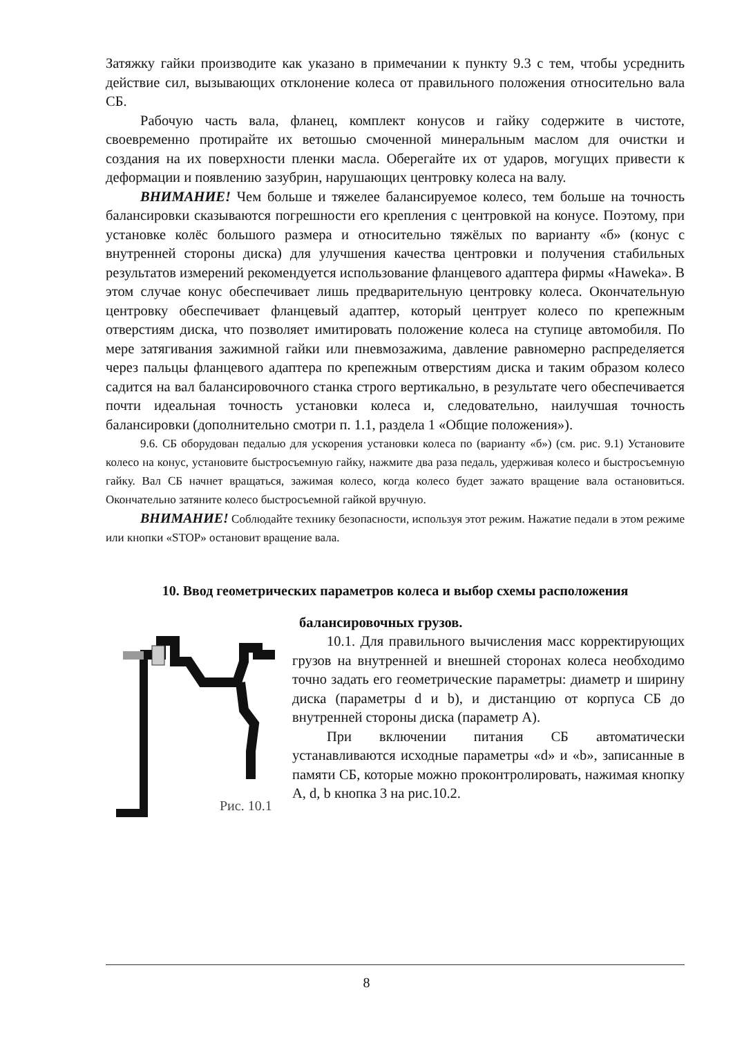Затяжку гайки производите как указано в примечании к пункту 9.3 с тем, чтобы усреднить действие сил, вызывающих отклонение колеса от правильного положения относительно вала СБ.
Рабочую часть вала, фланец, комплект конусов и гайку содержите в чистоте, своевременно протирайте их ветошью смоченной минеральным маслом для очистки и создания на их поверхности пленки масла. Оберегайте их от ударов, могущих привести к деформации и появлению зазубрин, нарушающих центровку колеса на валу.
ВНИМАНИЕ! Чем больше и тяжелее балансируемое колесо, тем больше на точность балансировки сказываются погрешности его крепления с центровкой на конусе. Поэтому, при установке колёс большого размера и относительно тяжёлых по варианту «б» (конус с внутренней стороны диска) для улучшения качества центровки и получения стабильных результатов измерений рекомендуется использование фланцевого адаптера фирмы «Haweka». В этом случае конус обеспечивает лишь предварительную центровку колеса. Окончательную центровку обеспечивает фланцевый адаптер, который центрует колесо по крепежным отверстиям диска, что позволяет имитировать положение колеса на ступице автомобиля. По мере затягивания зажимной гайки или пневмозажима, давление равномерно распределяется через пальцы фланцевого адаптера по крепежным отверстиям диска и таким образом колесо садится на вал балансировочного станка строго вертикально, в результате чего обеспечивается почти идеальная точность установки колеса и, следовательно, наилучшая точность балансировки (дополнительно смотри п. 1.1, раздела 1 «Общие положения»).
9.6. СБ оборудован педалью для ускорения установки колеса по (варианту «б») (см. рис. 9.1) Установите колесо на конус, установите быстросъемную гайку, нажмите два раза педаль, удерживая колесо и быстросъемную гайку. Вал СБ начнет вращаться, зажимая колесо, когда колесо будет зажато вращение вала остановиться. Окончательно затяните колесо быстросъемной гайкой вручную.
ВНИМАНИЕ! Соблюдайте технику безопасности, используя этот режим. Нажатие педали в этом режиме или кнопки «STOP» остановит вращение вала.
10. Ввод геометрических параметров колеса и выбор схемы расположения
Рис. 10.1
балансировочных грузов.
10.1. Для правильного вычисления масс корректирующих грузов на внутренней и внешней сторонах колеса необходимо точно задать его геометрические параметры: диаметр и ширину диска (параметры d и b), и дистанцию от корпуса СБ до внутренней стороны диска (параметр А).
При включении питания СБ автоматически устанавливаются исходные параметры «d» и «b», записанные в памяти СБ, которые можно проконтролировать, нажимая кнопку A, d, b кнопка 3 на рис.10.2.
8